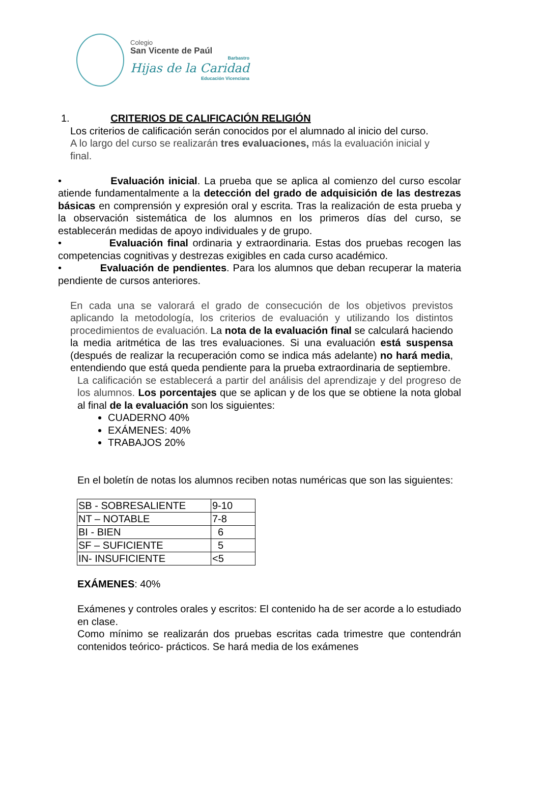Colegio
San Vicente de Paúl
Barbastro
Hijas de la Caridad
Educación Vicenciana
1. CRITERIOS DE CALIFICACIÓN RELIGIÓN
Los criterios de calificación serán conocidos por el alumnado al inicio del curso.
A lo largo del curso se realizarán tres evaluaciones, más la evaluación inicial y final.
• Evaluación inicial. La prueba que se aplica al comienzo del curso escolar atiende fundamentalmente a la detección del grado de adquisición de las destrezas básicas en comprensión y expresión oral y escrita. Tras la realización de esta prueba y la observación sistemática de los alumnos en los primeros días del curso, se establecerán medidas de apoyo individuales y de grupo.
• Evaluación final ordinaria y extraordinaria. Estas dos pruebas recogen las competencias cognitivas y destrezas exigibles en cada curso académico.
• Evaluación de pendientes. Para los alumnos que deban recuperar la materia pendiente de cursos anteriores.
En cada una se valorará el grado de consecución de los objetivos previstos aplicando la metodología, los criterios de evaluación y utilizando los distintos procedimientos de evaluación. La nota de la evaluación final se calculará haciendo la media aritmética de las tres evaluaciones. Si una evaluación está suspensa (después de realizar la recuperación como se indica más adelante) no hará media, entendiendo que está queda pendiente para la prueba extraordinaria de septiembre.
La calificación se establecerá a partir del análisis del aprendizaje y del progreso de los alumnos. Los porcentajes que se aplican y de los que se obtiene la nota global al final de la evaluación son los siguientes:
CUADERNO 40%
EXÁMENES: 40%
TRABAJOS 20%
En el boletín de notas los alumnos reciben notas numéricas que son las siguientes:
| SB - SOBRESALIENTE | 9-10 |
| NT – NOTABLE | 7-8 |
| BI - BIEN | 6 |
| SF – SUFICIENTE | 5 |
| IN- INSUFICIENTE | <5 |
EXÁMENES: 40%
Exámenes y controles orales y escritos: El contenido ha de ser acorde a lo estudiado en clase.
Como mínimo se realizarán dos pruebas escritas cada trimestre que contendrán contenidos teórico- prácticos. Se hará media de los exámenes